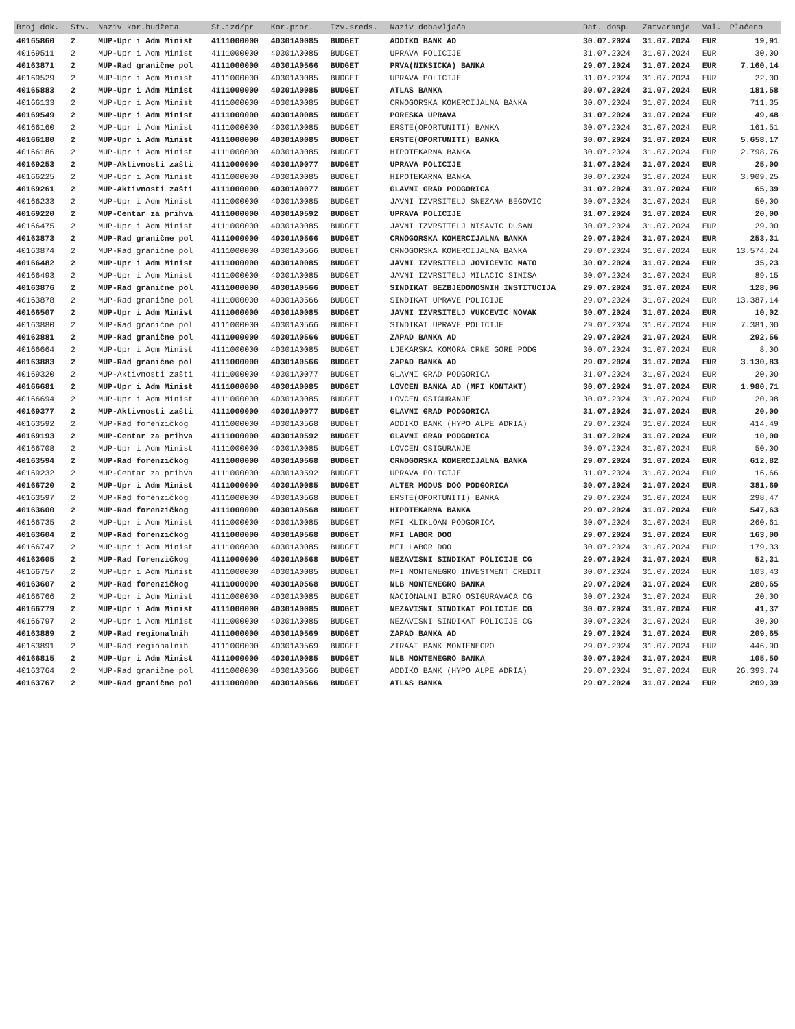| Broj dok. | Stv. | Naziv kor.budžeta | St.izd/pr | Kor.pror. | Izv.sreds. | Naziv dobavljača | Dat. dosp. | Zatvaranje | Val. | Plaćeno |
| --- | --- | --- | --- | --- | --- | --- | --- | --- | --- | --- |
| 40165860 | 2 | MUP-Upr i Adm Minist | 4111000000 | 40301A0085 | BUDGET | ADDIKO BANK AD | 30.07.2024 | 31.07.2024 | EUR | 19,91 |
| 40169511 | 2 | MUP-Upr i Adm Minist | 4111000000 | 40301A0085 | BUDGET | UPRAVA POLICIJE | 31.07.2024 | 31.07.2024 | EUR | 30,00 |
| 40163871 | 2 | MUP-Rad granične pol | 4111000000 | 40301A0566 | BUDGET | PRVA(NIKSICKA) BANKA | 29.07.2024 | 31.07.2024 | EUR | 7.160,14 |
| 40169529 | 2 | MUP-Upr i Adm Minist | 4111000000 | 40301A0085 | BUDGET | UPRAVA POLICIJE | 31.07.2024 | 31.07.2024 | EUR | 22,00 |
| 40165883 | 2 | MUP-Upr i Adm Minist | 4111000000 | 40301A0085 | BUDGET | ATLAS BANKA | 30.07.2024 | 31.07.2024 | EUR | 181,58 |
| 40166133 | 2 | MUP-Upr i Adm Minist | 4111000000 | 40301A0085 | BUDGET | CRNOGORSKA KOMERCIJALNA BANKA | 30.07.2024 | 31.07.2024 | EUR | 711,35 |
| 40169549 | 2 | MUP-Upr i Adm Minist | 4111000000 | 40301A0085 | BUDGET | PORESKA UPRAVA | 31.07.2024 | 31.07.2024 | EUR | 49,48 |
| 40166160 | 2 | MUP-Upr i Adm Minist | 4111000000 | 40301A0085 | BUDGET | ERSTE(OPORTUNITI) BANKA | 30.07.2024 | 31.07.2024 | EUR | 161,51 |
| 40166180 | 2 | MUP-Upr i Adm Minist | 4111000000 | 40301A0085 | BUDGET | ERSTE(OPORTUNITI) BANKA | 30.07.2024 | 31.07.2024 | EUR | 5.658,17 |
| 40166186 | 2 | MUP-Upr i Adm Minist | 4111000000 | 40301A0085 | BUDGET | HIPOTEKARNA BANKA | 30.07.2024 | 31.07.2024 | EUR | 2.798,76 |
| 40169253 | 2 | MUP-Aktivnosti zašti | 4111000000 | 40301A0077 | BUDGET | UPRAVA POLICIJE | 31.07.2024 | 31.07.2024 | EUR | 25,00 |
| 40166225 | 2 | MUP-Upr i Adm Minist | 4111000000 | 40301A0085 | BUDGET | HIPOTEKARNA BANKA | 30.07.2024 | 31.07.2024 | EUR | 3.909,25 |
| 40169261 | 2 | MUP-Aktivnosti zašti | 4111000000 | 40301A0077 | BUDGET | GLAVNI GRAD PODGORICA | 31.07.2024 | 31.07.2024 | EUR | 65,39 |
| 40166233 | 2 | MUP-Upr i Adm Minist | 4111000000 | 40301A0085 | BUDGET | JAVNI IZVRSITELJ SNEZANA BEGOVIC | 30.07.2024 | 31.07.2024 | EUR | 50,00 |
| 40169220 | 2 | MUP-Centar za prihva | 4111000000 | 40301A0592 | BUDGET | UPRAVA POLICIJE | 31.07.2024 | 31.07.2024 | EUR | 20,00 |
| 40166475 | 2 | MUP-Upr i Adm Minist | 4111000000 | 40301A0085 | BUDGET | JAVNI IZVRSITELJ NISAVIC DUSAN | 30.07.2024 | 31.07.2024 | EUR | 29,00 |
| 40163873 | 2 | MUP-Rad granične pol | 4111000000 | 40301A0566 | BUDGET | CRNOGORSKA KOMERCIJALNA BANKA | 29.07.2024 | 31.07.2024 | EUR | 253,31 |
| 40163874 | 2 | MUP-Rad granične pol | 4111000000 | 40301A0566 | BUDGET | CRNOGORSKA KOMERCIJALNA BANKA | 29.07.2024 | 31.07.2024 | EUR | 13.574,24 |
| 40166482 | 2 | MUP-Upr i Adm Minist | 4111000000 | 40301A0085 | BUDGET | JAVNI IZVRSITELJ JOVICEVIC MATO | 30.07.2024 | 31.07.2024 | EUR | 35,23 |
| 40166493 | 2 | MUP-Upr i Adm Minist | 4111000000 | 40301A0085 | BUDGET | JAVNI IZVRSITELJ MILACIC SINISA | 30.07.2024 | 31.07.2024 | EUR | 89,15 |
| 40163876 | 2 | MUP-Rad granične pol | 4111000000 | 40301A0566 | BUDGET | SINDIKAT BEZBJEDONOSNIH INSTITUCIJA | 29.07.2024 | 31.07.2024 | EUR | 128,06 |
| 40163878 | 2 | MUP-Rad granične pol | 4111000000 | 40301A0566 | BUDGET | SINDIKAT UPRAVE POLICIJE | 29.07.2024 | 31.07.2024 | EUR | 13.387,14 |
| 40166507 | 2 | MUP-Upr i Adm Minist | 4111000000 | 40301A0085 | BUDGET | JAVNI IZVRSITELJ VUKCEVIC NOVAK | 30.07.2024 | 31.07.2024 | EUR | 10,02 |
| 40163880 | 2 | MUP-Rad granične pol | 4111000000 | 40301A0566 | BUDGET | SINDIKAT UPRAVE POLICIJE | 29.07.2024 | 31.07.2024 | EUR | 7.381,00 |
| 40163881 | 2 | MUP-Rad granične pol | 4111000000 | 40301A0566 | BUDGET | ZAPAD BANKA AD | 29.07.2024 | 31.07.2024 | EUR | 292,56 |
| 40166664 | 2 | MUP-Upr i Adm Minist | 4111000000 | 40301A0085 | BUDGET | LJEKARSKA KOMORA CRNE GORE PODG | 30.07.2024 | 31.07.2024 | EUR | 8,00 |
| 40163883 | 2 | MUP-Rad granične pol | 4111000000 | 40301A0566 | BUDGET | ZAPAD BANKA AD | 29.07.2024 | 31.07.2024 | EUR | 3.130,83 |
| 40169320 | 2 | MUP-Aktivnosti zašti | 4111000000 | 40301A0077 | BUDGET | GLAVNI GRAD PODGORICA | 31.07.2024 | 31.07.2024 | EUR | 20,00 |
| 40166681 | 2 | MUP-Upr i Adm Minist | 4111000000 | 40301A0085 | BUDGET | LOVCEN BANKA AD (MFI KONTAKT) | 30.07.2024 | 31.07.2024 | EUR | 1.980,71 |
| 40166694 | 2 | MUP-Upr i Adm Minist | 4111000000 | 40301A0085 | BUDGET | LOVCEN OSIGURANJE | 30.07.2024 | 31.07.2024 | EUR | 20,98 |
| 40169377 | 2 | MUP-Aktivnosti zašti | 4111000000 | 40301A0077 | BUDGET | GLAVNI GRAD PODGORICA | 31.07.2024 | 31.07.2024 | EUR | 20,00 |
| 40163592 | 2 | MUP-Rad forenzičkog | 4111000000 | 40301A0568 | BUDGET | ADDIKO BANK (HYPO ALPE ADRIA) | 29.07.2024 | 31.07.2024 | EUR | 414,49 |
| 40169193 | 2 | MUP-Centar za prihva | 4111000000 | 40301A0592 | BUDGET | GLAVNI GRAD PODGORICA | 31.07.2024 | 31.07.2024 | EUR | 10,00 |
| 40166708 | 2 | MUP-Upr i Adm Minist | 4111000000 | 40301A0085 | BUDGET | LOVCEN OSIGURANJE | 30.07.2024 | 31.07.2024 | EUR | 50,00 |
| 40163594 | 2 | MUP-Rad forenzičkog | 4111000000 | 40301A0568 | BUDGET | CRNOGORSKA KOMERCIJALNA BANKA | 29.07.2024 | 31.07.2024 | EUR | 612,82 |
| 40169232 | 2 | MUP-Centar za prihva | 4111000000 | 40301A0592 | BUDGET | UPRAVA POLICIJE | 31.07.2024 | 31.07.2024 | EUR | 16,66 |
| 40166720 | 2 | MUP-Upr i Adm Minist | 4111000000 | 40301A0085 | BUDGET | ALTER MODUS DOO PODGORICA | 30.07.2024 | 31.07.2024 | EUR | 381,69 |
| 40163597 | 2 | MUP-Rad forenzičkog | 4111000000 | 40301A0568 | BUDGET | ERSTE(OPORTUNITI) BANKA | 29.07.2024 | 31.07.2024 | EUR | 298,47 |
| 40163600 | 2 | MUP-Rad forenzičkog | 4111000000 | 40301A0568 | BUDGET | HIPOTEKARNA BANKA | 29.07.2024 | 31.07.2024 | EUR | 547,63 |
| 40166735 | 2 | MUP-Upr i Adm Minist | 4111000000 | 40301A0085 | BUDGET | MFI KLIKLOAN PODGORICA | 30.07.2024 | 31.07.2024 | EUR | 260,61 |
| 40163604 | 2 | MUP-Rad forenzičkog | 4111000000 | 40301A0568 | BUDGET | MFI LABOR DOO | 29.07.2024 | 31.07.2024 | EUR | 163,00 |
| 40166747 | 2 | MUP-Upr i Adm Minist | 4111000000 | 40301A0085 | BUDGET | MFI LABOR DOO | 30.07.2024 | 31.07.2024 | EUR | 179,33 |
| 40163605 | 2 | MUP-Rad forenzičkog | 4111000000 | 40301A0568 | BUDGET | NEZAVISNI SINDIKAT POLICIJE CG | 29.07.2024 | 31.07.2024 | EUR | 52,31 |
| 40166757 | 2 | MUP-Upr i Adm Minist | 4111000000 | 40301A0085 | BUDGET | MFI MONTENEGRO INVESTMENT CREDIT | 30.07.2024 | 31.07.2024 | EUR | 103,43 |
| 40163607 | 2 | MUP-Rad forenzičkog | 4111000000 | 40301A0568 | BUDGET | NLB MONTENEGRO BANKA | 29.07.2024 | 31.07.2024 | EUR | 280,65 |
| 40166766 | 2 | MUP-Upr i Adm Minist | 4111000000 | 40301A0085 | BUDGET | NACIONALNI BIRO OSIGURAVACA CG | 30.07.2024 | 31.07.2024 | EUR | 20,00 |
| 40166779 | 2 | MUP-Upr i Adm Minist | 4111000000 | 40301A0085 | BUDGET | NEZAVISNI SINDIKAT POLICIJE CG | 30.07.2024 | 31.07.2024 | EUR | 41,37 |
| 40166797 | 2 | MUP-Upr i Adm Minist | 4111000000 | 40301A0085 | BUDGET | NEZAVISNI SINDIKAT POLICIJE CG | 30.07.2024 | 31.07.2024 | EUR | 30,00 |
| 40163889 | 2 | MUP-Rad regionalnih | 4111000000 | 40301A0569 | BUDGET | ZAPAD BANKA AD | 29.07.2024 | 31.07.2024 | EUR | 209,65 |
| 40163891 | 2 | MUP-Rad regionalnih | 4111000000 | 40301A0569 | BUDGET | ZIRAAT BANK MONTENEGRO | 29.07.2024 | 31.07.2024 | EUR | 446,90 |
| 40166815 | 2 | MUP-Upr i Adm Minist | 4111000000 | 40301A0085 | BUDGET | NLB MONTENEGRO BANKA | 30.07.2024 | 31.07.2024 | EUR | 105,50 |
| 40163764 | 2 | MUP-Rad granične pol | 4111000000 | 40301A0566 | BUDGET | ADDIKO BANK (HYPO ALPE ADRIA) | 29.07.2024 | 31.07.2024 | EUR | 26.393,74 |
| 40163767 | 2 | MUP-Rad granične pol | 4111000000 | 40301A0566 | BUDGET | ATLAS BANKA | 29.07.2024 | 31.07.2024 | EUR | 209,39 |